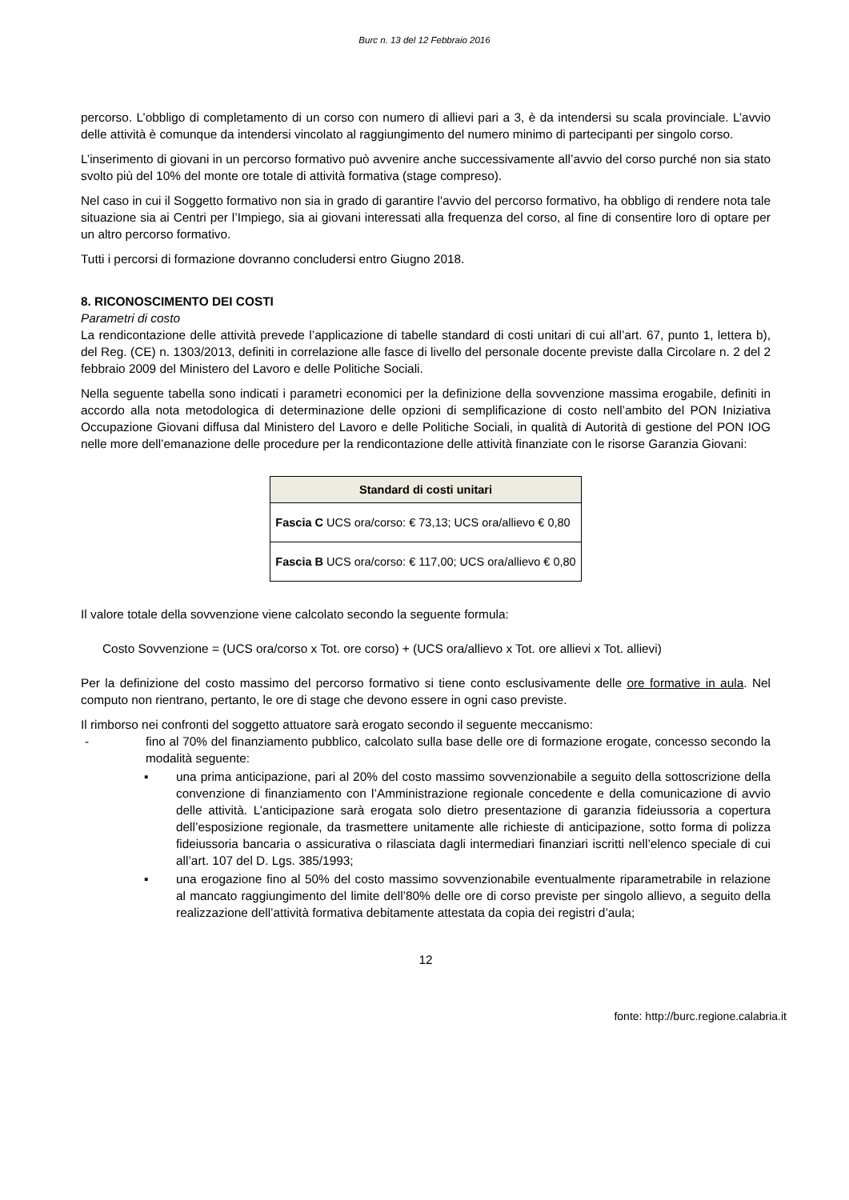Burc n. 13 del 12 Febbraio 2016
percorso. L’obbligo di completamento di un corso con numero di allievi pari a 3, è da intendersi su scala provinciale. L’avvio delle attività è comunque da intendersi vincolato al raggiungimento del numero minimo di partecipanti per singolo corso.
L’inserimento di giovani in un percorso formativo può avvenire anche successivamente all’avvio del corso purché non sia stato svolto più del 10% del monte ore totale di attività formativa (stage compreso).
Nel caso in cui il Soggetto formativo non sia in grado di garantire l'avvio del percorso formativo, ha obbligo di rendere nota tale situazione sia ai Centri per l’Impiego, sia ai giovani interessati alla frequenza del corso, al fine di consentire loro di optare per un altro percorso formativo.
Tutti i percorsi di formazione dovranno concludersi entro Giugno 2018.
8. RICONOSCIMENTO DEI COSTI
Parametri di costo
La rendicontazione delle attività prevede l’applicazione di tabelle standard di costi unitari di cui all’art. 67, punto 1, lettera b), del Reg. (CE) n. 1303/2013, definiti in correlazione alle fasce di livello del personale docente previste dalla Circolare n. 2 del 2 febbraio 2009 del Ministero del Lavoro e delle Politiche Sociali.
Nella seguente tabella sono indicati i parametri economici per la definizione della sovvenzione massima erogabile, definiti in accordo alla nota metodologica di determinazione delle opzioni di semplificazione di costo nell’ambito del PON Iniziativa Occupazione Giovani diffusa dal Ministero del Lavoro e delle Politiche Sociali, in qualità di Autorità di gestione del PON IOG nelle more dell’emanazione delle procedure per la rendicontazione delle attività finanziate con le risorse Garanzia Giovani:
| Standard di costi unitari |
| --- |
| Fascia C UCS ora/corso: € 73,13; UCS ora/allievo € 0,80 |
| Fascia B UCS ora/corso: € 117,00; UCS ora/allievo € 0,80 |
Il valore totale della sovvenzione viene calcolato secondo la seguente formula:
Costo Sovvenzione = (UCS ora/corso x Tot. ore corso) + (UCS ora/allievo x Tot. ore allievi x Tot. allievi)
Per la definizione del costo massimo del percorso formativo si tiene conto esclusivamente delle ore formative in aula. Nel computo non rientrano, pertanto, le ore di stage che devono essere in ogni caso previste.
Il rimborso nei confronti del soggetto attuatore sarà erogato secondo il seguente meccanismo:
- fino al 70% del finanziamento pubblico, calcolato sulla base delle ore di formazione erogate, concesso secondo la modalità seguente:
▪ una prima anticipazione, pari al 20% del costo massimo sovvenzionabile a seguito della sottoscrizione della convenzione di finanziamento con l’Amministrazione regionale concedente e della comunicazione di avvio delle attività. L’anticipazione sarà erogata solo dietro presentazione di garanzia fideiussoria a copertura dell’esposizione regionale, da trasmettere unitamente alle richieste di anticipazione, sotto forma di polizza fideiussoria bancaria o assicurativa o rilasciata dagli intermediari finanziari iscritti nell’elenco speciale di cui all’art. 107 del D. Lgs. 385/1993;
▪ una erogazione fino al 50% del costo massimo sovvenzionabile eventualmente riparametrabile in relazione al mancato raggiungimento del limite dell’80% delle ore di corso previste per singolo allievo, a seguito della realizzazione dell’attività formativa debitamente attestata da copia dei registri d’aula;
12
fonte: http://burc.regione.calabria.it